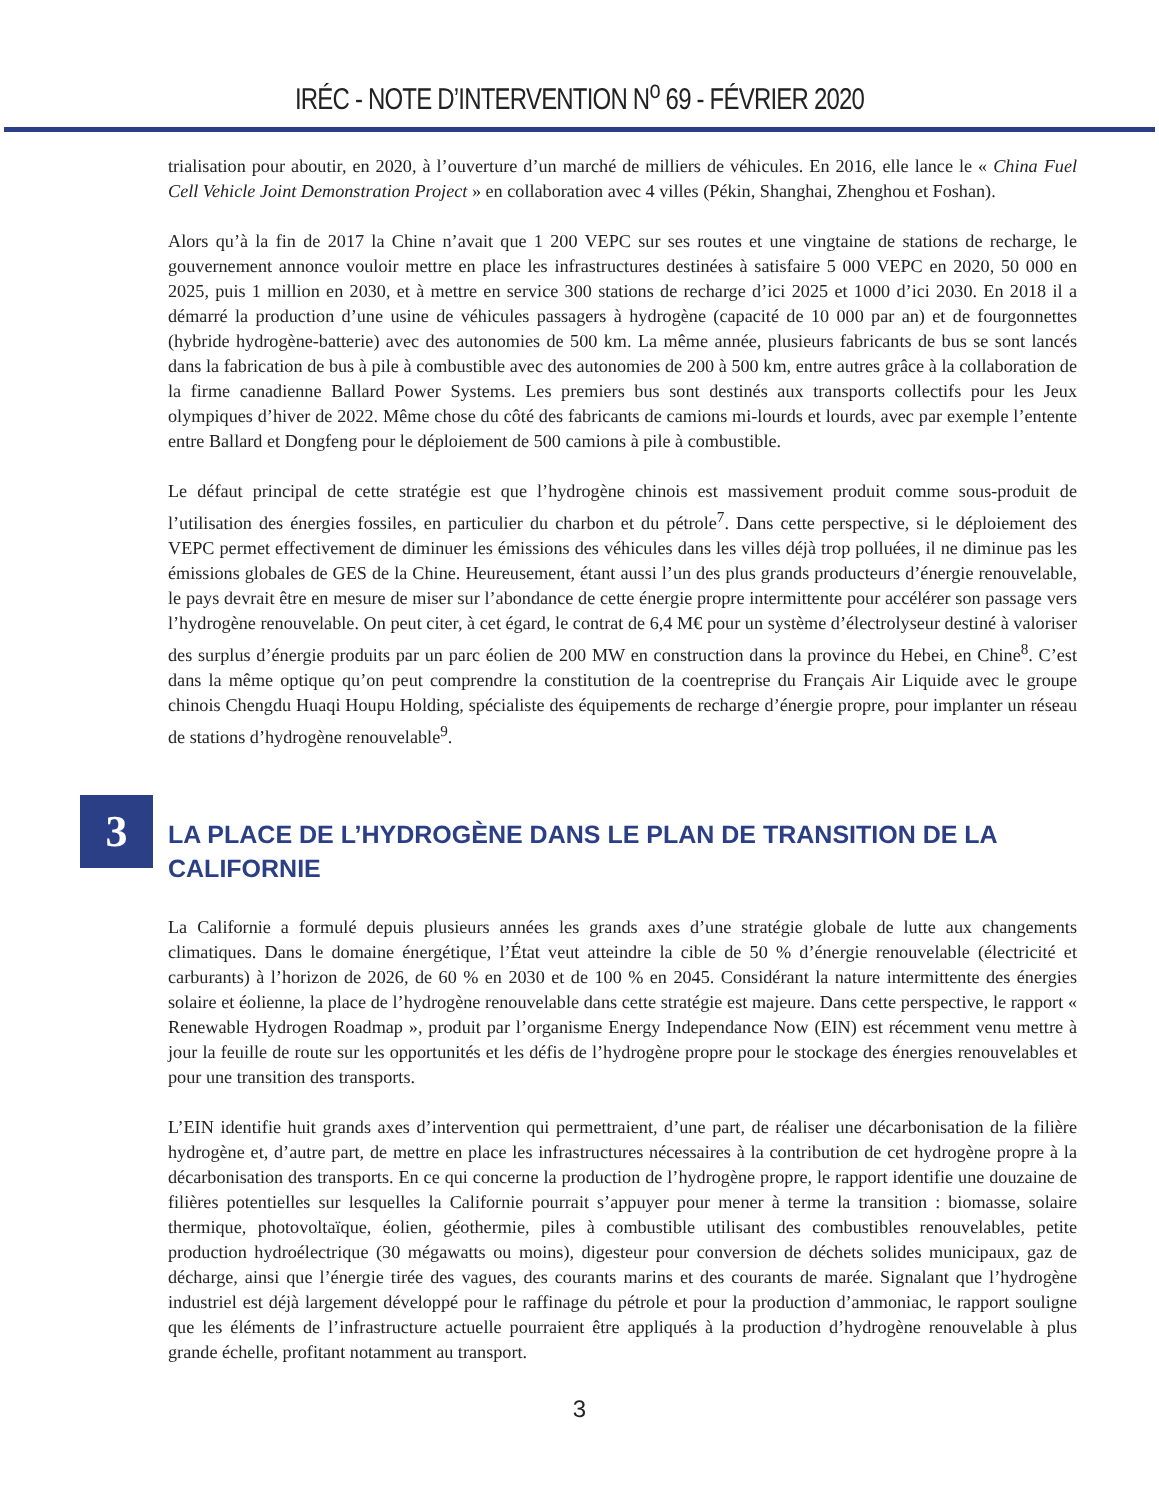IRÉC - NOTE D’INTERVENTION N<sup>o</sup> 69 - FÉVRIER 2020
trialisation pour aboutir, en 2020, à l’ouverture d’un marché de milliers de véhicules. En 2016, elle lance le « China Fuel Cell Vehicle Joint Demonstration Project » en collaboration avec 4 villes (Pékin, Shanghai, Zhenghou et Foshan).
Alors qu’à la fin de 2017 la Chine n’avait que 1 200 VEPC sur ses routes et une vingtaine de stations de recharge, le gouvernement annonce vouloir mettre en place les infrastructures destinées à satisfaire 5 000 VEPC en 2020, 50 000 en 2025, puis 1 million en 2030, et à mettre en service 300 stations de recharge d’ici 2025 et 1000 d’ici 2030. En 2018 il a démarré la production d’une usine de véhicules passagers à hydrogène (capacité de 10 000 par an) et de fourgonnettes (hybride hydrogène-batterie) avec des autonomies de 500 km. La même année, plusieurs fabricants de bus se sont lancés dans la fabrication de bus à pile à combustible avec des autonomies de 200 à 500 km, entre autres grâce à la collaboration de la firme canadienne Ballard Power Systems. Les premiers bus sont destinés aux transports collectifs pour les Jeux olympiques d’hiver de 2022. Même chose du côté des fabricants de camions mi-lourds et lourds, avec par exemple l’entente entre Ballard et Dongfeng pour le déploiement de 500 camions à pile à combustible.
Le défaut principal de cette stratégie est que l’hydrogène chinois est massivement produit comme sous-produit de l’utilisation des énergies fossiles, en particulier du charbon et du pétrole<sup>7</sup>. Dans cette perspective, si le déploiement des VEPC permet effectivement de diminuer les émissions des véhicules dans les villes déjà trop polluées, il ne diminue pas les émissions globales de GES de la Chine. Heureusement, étant aussi l’un des plus grands producteurs d’énergie renouvelable, le pays devrait être en mesure de miser sur l’abondance de cette énergie propre intermittente pour accélérer son passage vers l’hydrogène renouvelable. On peut citer, à cet égard, le contrat de 6,4 M€ pour un système d’électrolyseur destiné à valoriser des surplus d’énergie produits par un parc éolien de 200 MW en construction dans la province du Hebei, en Chine<sup>8</sup>. C’est dans la même optique qu’on peut comprendre la constitution de la coentreprise du Français Air Liquide avec le groupe chinois Chengdu Huaqi Houpu Holding, spécialiste des équipements de recharge d’énergie propre, pour implanter un réseau de stations d’hydrogène renouvelable<sup>9</sup>.
3
LA PLACE DE L’HYDROGÈNE DANS LE PLAN DE TRANSITION DE LA CALIFORNIE
La Californie a formulé depuis plusieurs années les grands axes d’une stratégie globale de lutte aux changements climatiques. Dans le domaine énergétique, l’État veut atteindre la cible de 50 % d’énergie renouvelable (électricité et carburants) à l’horizon de 2026, de 60 % en 2030 et de 100 % en 2045. Considérant la nature intermittente des énergies solaire et éolienne, la place de l’hydrogène renouvelable dans cette stratégie est majeure. Dans cette perspective, le rapport « Renewable Hydrogen Roadmap », produit par l’organisme Energy Independance Now (EIN) est récemment venu mettre à jour la feuille de route sur les opportunités et les défis de l’hydrogène propre pour le stockage des énergies renouvelables et pour une transition des transports.
L’EIN identifie huit grands axes d’intervention qui permettraient, d’une part, de réaliser une décarbonisation de la filière hydrogène et, d’autre part, de mettre en place les infrastructures nécessaires à la contribution de cet hydrogène propre à la décarbonisation des transports. En ce qui concerne la production de l’hydrogène propre, le rapport identifie une douzaine de filières potentielles sur lesquelles la Californie pourrait s’appuyer pour mener à terme la transition : biomasse, solaire thermique, photovoltaïque, éolien, géothermie, piles à combustible utilisant des combustibles renouvelables, petite production hydroélectrique (30 mégawatts ou moins), digesteur pour conversion de déchets solides municipaux, gaz de décharge, ainsi que l’énergie tirée des vagues, des courants marins et des courants de marée. Signalant que l’hydrogène industriel est déjà largement développé pour le raffinage du pétrole et pour la production d’ammoniac, le rapport souligne que les éléments de l’infrastructure actuelle pourraient être appliqués à la production d’hydrogène renouvelable à plus grande échelle, profitant notamment au transport.
3